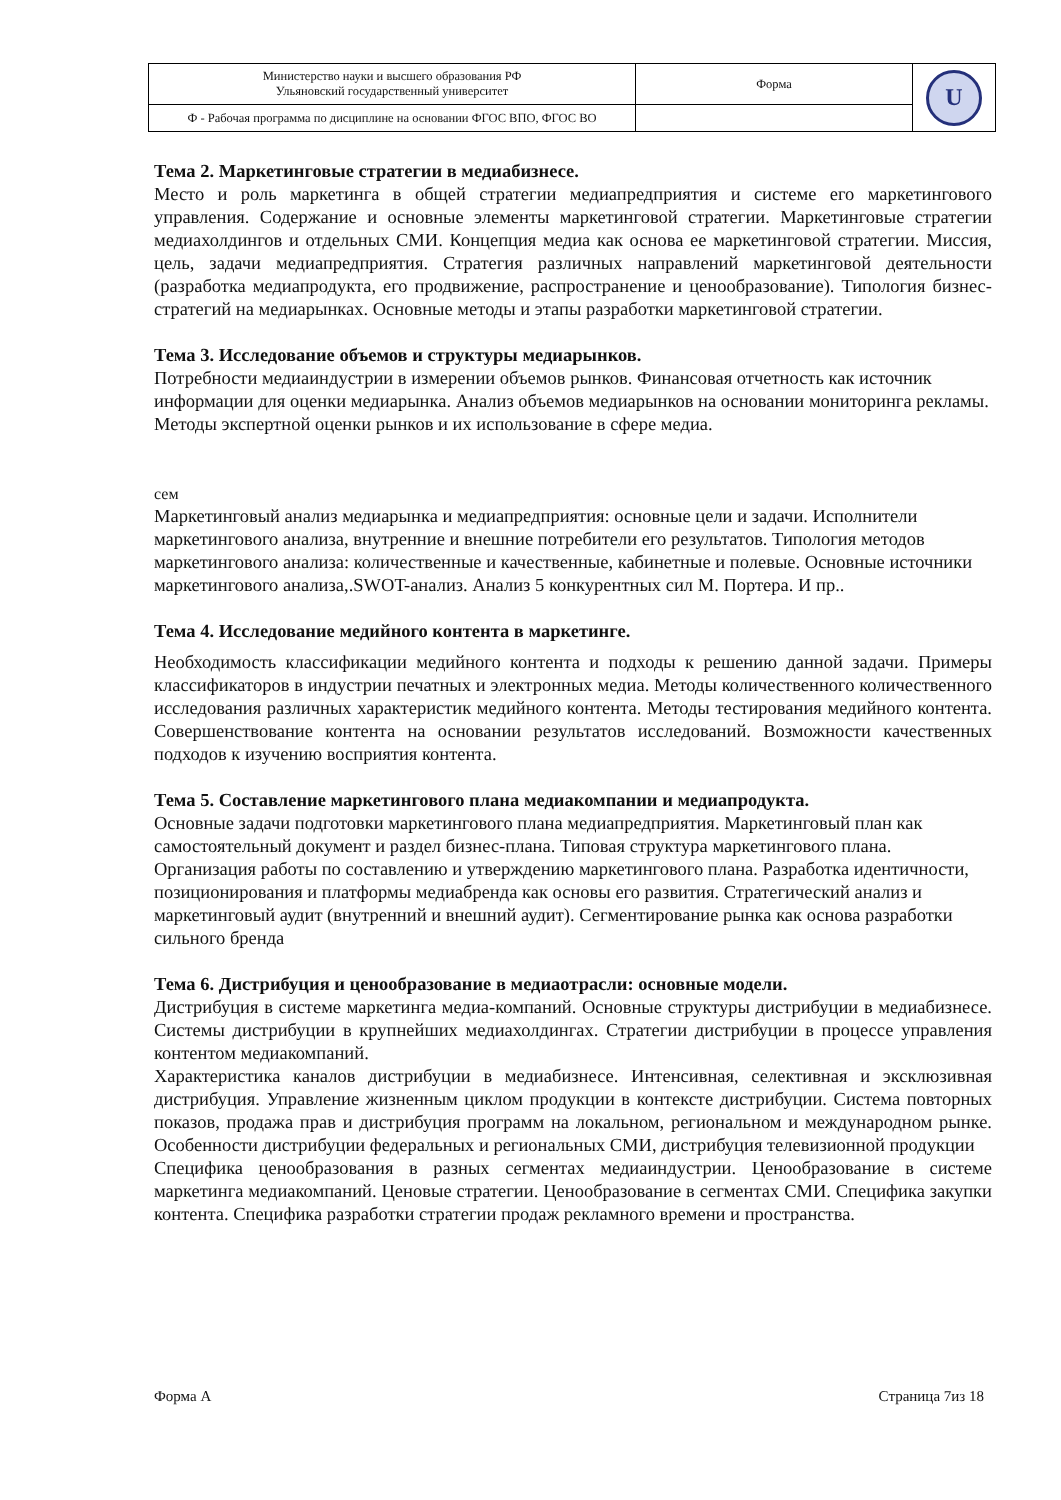| Министерство науки и высшего образования РФ Ульяновский государственный университет | Форма | U |
| Ф - Рабочая программа по дисциплине на основании ФГОС ВПО, ФГОС ВО | | |
Тема 2. Маркетинговые стратегии в медиабизнесе.
Место и роль маркетинга в общей стратегии медиапредприятия и системе его маркетингового управления. Содержание и основные элементы маркетинговой стратегии. Маркетинговые стратегии медиахолдингов и отдельных СМИ. Концепция медиа как основа ее маркетинговой стратегии. Миссия, цель, задачи медиапредприятия. Стратегия различных направлений маркетинговой деятельности (разработка медиапродукта, его продвижение, распространение и ценообразование). Типология бизнес-стратегий на медиарынках. Основные методы и этапы разработки маркетинговой стратегии.
Тема 3. Исследование объемов и структуры медиарынков.
Потребности медиаиндустрии в измерении объемов рынков. Финансовая отчетность как источник информации для оценки медиарынка. Анализ объемов медиарынков на основании мониторинга рекламы. Методы экспертной оценки рынков и их использование в сфере медиа.
сем
Маркетинговый анализ медиарынка и медиапредприятия: основные цели и задачи. Исполнители маркетингового анализа, внутренние и внешние потребители его результатов. Типология методов маркетингового анализа: количественные и качественные, кабинетные и полевые. Основные источники маркетингового анализа,.SWOT-анализ. Анализ 5 конкурентных сил М. Портера. И пр..
Тема 4. Исследование медийного контента в маркетинге.
Необходимость классификации медийного контента и подходы к решению данной задачи. Примеры классификаторов в индустрии печатных и электронных медиа. Методы количественного количественного исследования различных характеристик медийного контента. Методы тестирования медийного контента. Совершенствование контента на основании результатов исследований. Возможности качественных подходов к изучению восприятия контента.
Тема 5. Составление маркетингового плана медиакомпании и медиапродукта.
Основные задачи подготовки маркетингового плана медиапредприятия. Маркетинговый план как самостоятельный документ и раздел бизнес-плана. Типовая структура маркетингового плана. Организация работы по составлению и утверждению маркетингового плана. Разработка идентичности, позиционирования и платформы медиабренда как основы его развития. Стратегический анализ и маркетинговый аудит (внутренний и внешний аудит). Сегментирование рынка как основа разработки сильного бренда
Тема 6. Дистрибуция и ценообразование в медиаотрасли: основные модели.
Дистрибуция в системе маркетинга медиа-компаний. Основные структуры дистрибуции в медиабизнесе. Системы дистрибуции в крупнейших медиахолдингах. Стратегии дистрибуции в процессе управления контентом медиакомпаний.
Характеристика каналов дистрибуции в медиабизнесе. Интенсивная, селективная и эксклюзивная дистрибуция. Управление жизненным циклом продукции в контексте дистрибуции. Система повторных показов, продажа прав и дистрибуция программ на локальном, региональном и международном рынке. Особенности дистрибуции федеральных и региональных СМИ, дистрибуция телевизионной продукции
Специфика ценообразования в разных сегментах медиаиндустрии. Ценообразование в системе маркетинга медиакомпаний. Ценовые стратегии. Ценообразование в сегментах СМИ. Специфика закупки контента. Специфика разработки стратегии продаж рекламного времени и пространства.
Форма А Страница 7из 18